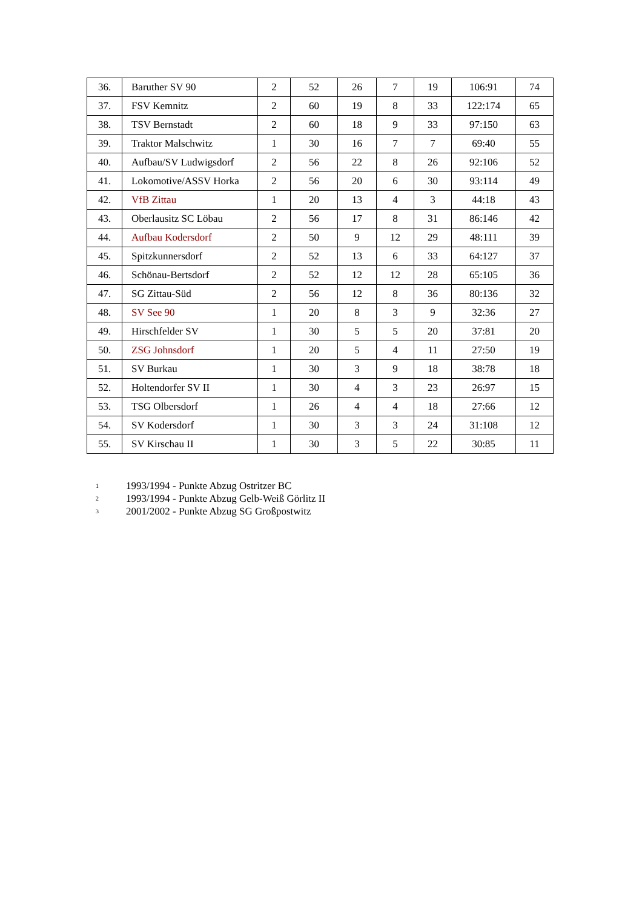| 36. | Baruther SV 90 | 2 | 52 | 26 | 7 | 19 | 106:91 | 74 |
| 37. | FSV Kemnitz | 2 | 60 | 19 | 8 | 33 | 122:174 | 65 |
| 38. | TSV Bernstadt | 2 | 60 | 18 | 9 | 33 | 97:150 | 63 |
| 39. | Traktor Malschwitz | 1 | 30 | 16 | 7 | 7 | 69:40 | 55 |
| 40. | Aufbau/SV Ludwigsdorf | 2 | 56 | 22 | 8 | 26 | 92:106 | 52 |
| 41. | Lokomotive/ASSV Horka | 2 | 56 | 20 | 6 | 30 | 93:114 | 49 |
| 42. | VfB Zittau | 1 | 20 | 13 | 4 | 3 | 44:18 | 43 |
| 43. | Oberlausitz SC Löbau | 2 | 56 | 17 | 8 | 31 | 86:146 | 42 |
| 44. | Aufbau Kodersdorf | 2 | 50 | 9 | 12 | 29 | 48:111 | 39 |
| 45. | Spitzkunnersdorf | 2 | 52 | 13 | 6 | 33 | 64:127 | 37 |
| 46. | Schönau-Bertsdorf | 2 | 52 | 12 | 12 | 28 | 65:105 | 36 |
| 47. | SG Zittau-Süd | 2 | 56 | 12 | 8 | 36 | 80:136 | 32 |
| 48. | SV See 90 | 1 | 20 | 8 | 3 | 9 | 32:36 | 27 |
| 49. | Hirschfelder SV | 1 | 30 | 5 | 5 | 20 | 37:81 | 20 |
| 50. | ZSG Johnsdorf | 1 | 20 | 5 | 4 | 11 | 27:50 | 19 |
| 51. | SV Burkau | 1 | 30 | 3 | 9 | 18 | 38:78 | 18 |
| 52. | Holtendorfer SV II | 1 | 30 | 4 | 3 | 23 | 26:97 | 15 |
| 53. | TSG Olbersdorf | 1 | 26 | 4 | 4 | 18 | 27:66 | 12 |
| 54. | SV Kodersdorf | 1 | 30 | 3 | 3 | 24 | 31:108 | 12 |
| 55. | SV Kirschau II | 1 | 30 | 3 | 5 | 22 | 30:85 | 11 |
<sup>1</sup> 1993/1994 - Punkte Abzug Ostritzer BC
<sup>2</sup> 1993/1994 - Punkte Abzug Gelb-Weiß Görlitz II
<sup>3</sup> 2001/2002 - Punkte Abzug SG Großpostwitz